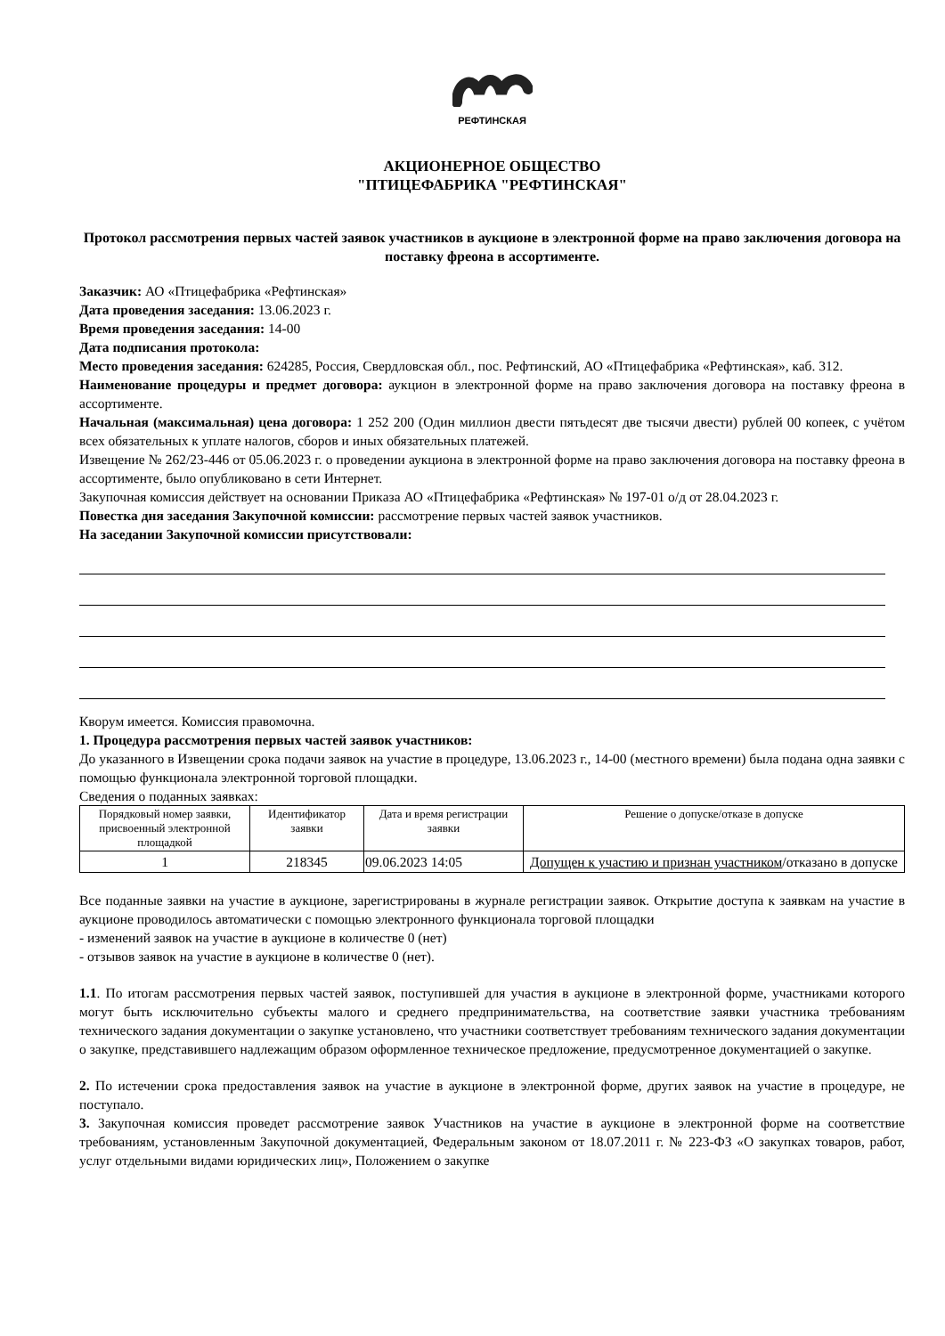РЕФТИНСКАЯ
АКЦИОНЕРНОЕ ОБЩЕСТВО
"ПТИЦЕФАБРИКА "РЕФТИНСКАЯ"
Протокол рассмотрения первых частей заявок участников в аукционе в электронной форме на право заключения договора на поставку фреона в ассортименте.
Заказчик: АО «Птицефабрика «Рефтинская»
Дата проведения заседания: 13.06.2023 г.
Время проведения заседания: 14-00
Дата подписания протокола:
Место проведения заседания: 624285, Россия, Свердловская обл., пос. Рефтинский, АО «Птицефабрика «Рефтинская», каб. 312.
Наименование процедуры и предмет договора: аукцион в электронной форме на право заключения договора на поставку фреона в ассортименте.
Начальная (максимальная) цена договора: 1 252 200 (Один миллион двести пятьдесят две тысячи двести) рублей 00 копеек, с учётом всех обязательных к уплате налогов, сборов и иных обязательных платежей.
Извещение № 262/23-446 от 05.06.2023 г. о проведении аукциона в электронной форме на право заключения договора на поставку фреона в ассортименте, было опубликовано в сети Интернет.
Закупочная комиссия действует на основании Приказа АО «Птицефабрика «Рефтинская» № 197-01 о/д от 28.04.2023 г.
Повестка дня заседания Закупочной комиссии: рассмотрение первых частей заявок участников.
На заседании Закупочной комиссии присутствовали:
Кворум имеется. Комиссия правомочна.
1. Процедура рассмотрения первых частей заявок участников:
До указанного в Извещении срока подачи заявок на участие в процедуре, 13.06.2023 г., 14-00 (местного времени) была подана одна заявки с помощью функционала электронной торговой площадки.
Сведения о поданных заявках:
| Порядковый номер заявки, присвоенный электронной площадкой | Идентификатор заявки | Дата и время регистрации заявки | Решение о допуске/отказе в допуске |
| --- | --- | --- | --- |
| 1 | 218345 | 09.06.2023 14:05 | Допущен к участию и признан участником /отказано в допуске |
Все поданные заявки на участие в аукционе, зарегистрированы в журнале регистрации заявок. Открытие доступа к заявкам на участие в аукционе проводилось автоматически с помощью электронного функционала торговой площадки
- изменений заявок на участие в аукционе в количестве 0 (нет)
- отзывов заявок на участие в аукционе в количестве 0 (нет).
1.1. По итогам рассмотрения первых частей заявок, поступившей для участия в аукционе в электронной форме, участниками которого могут быть исключительно субъекты малого и среднего предпринимательства, на соответствие заявки участника требованиям технического задания документации о закупке установлено, что участники соответствует требованиям технического задания документации о закупке, представившего надлежащим образом оформленное техническое предложение, предусмотренное документацией о закупке.
2. По истечении срока предоставления заявок на участие в аукционе в электронной форме, других заявок на участие в процедуре, не поступало.
3. Закупочная комиссия проведет рассмотрение заявок Участников на участие в аукционе в электронной форме на соответствие требованиям, установленным Закупочной документацией, Федеральным законом от 18.07.2011 г. № 223-ФЗ «О закупках товаров, работ, услуг отдельными видами юридических лиц», Положением о закупке